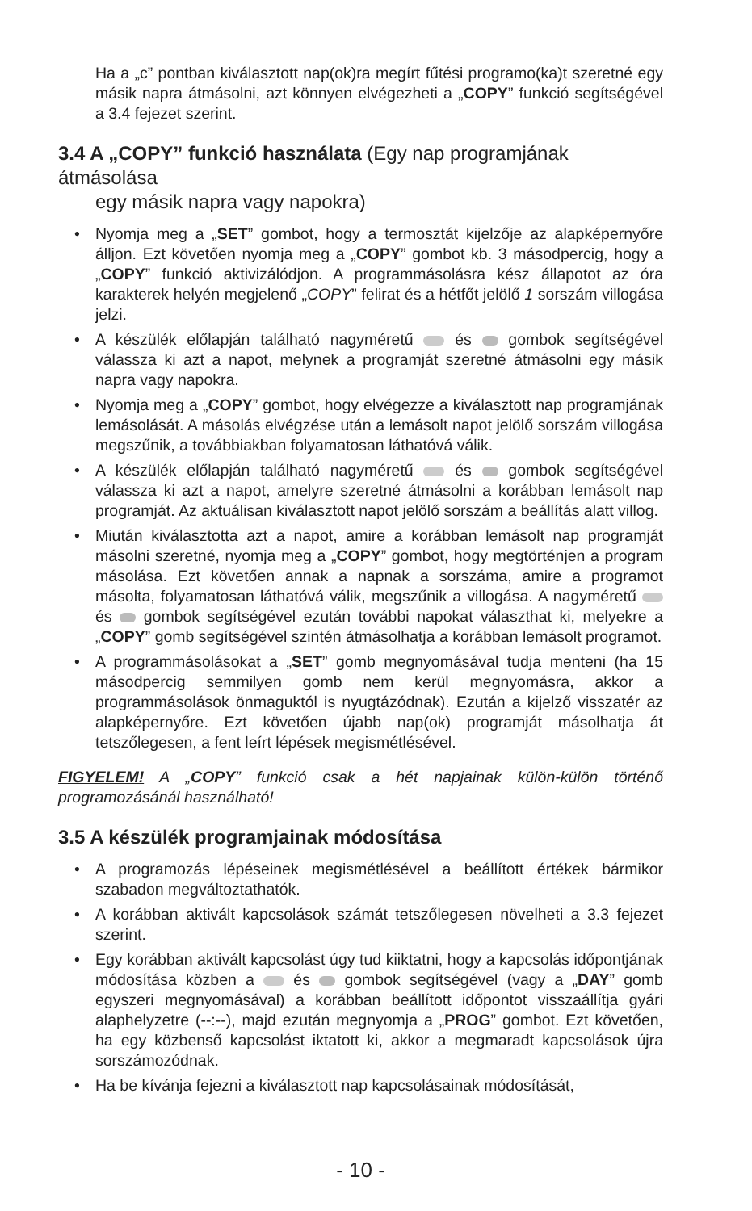Ha a „c” pontban kiválasztott nap(ok)ra megírt fűtési programo(ka)t szeretné egy másik napra átmásolni, azt könnyen elvégezheti a „COPY” funkció segítségével a 3.4 fejezet szerint.
3.4 A „COPY” funkció használata (Egy nap programjának átmásolása
egy másik napra vagy napokra)
• Nyomja meg a „SET” gombot, hogy a termosztát kijelzője az alapképernyőre álljon. Ezt követően nyomja meg a „COPY” gombot kb. 3 másodpercig, hogy a „COPY” funkció aktivizálódjon. A programmásolásra kész állapotot az óra karakterek helyén megjelenő „COPY” felirat és a hétfőt jelölő 1 sorszám villogása jelzi.
• A készülék előlapján található nagyméretű és gombok segítségével válassza ki azt a napot, melynek a programját szeretné átmásolni egy másik napra vagy napokra.
• Nyomja meg a „COPY” gombot, hogy elvégezze a kiválasztott nap programjának lemásolását. A másolás elvégzése után a lemásolt napot jelölő sorszám villogása megszűnik, a továbbiakban folyamatosan láthatóvá válik.
• A készülék előlapján található nagyméretű és gombok segítségével válassza ki azt a napot, amelyre szeretné átmásolni a korábban lemásolt nap programját. Az aktuálisan kiválasztott napot jelölő sorszám a beállítás alatt villog.
• Miután kiválasztotta azt a napot, amire a korábban lemásolt nap programját másolni szeretné, nyomja meg a „COPY” gombot, hogy megtörténjen a program másolása. Ezt követően annak a napnak a sorszáma, amire a programot másolta, folyamatosan láthatóvá válik, megszűnik a villogása. A nagyméretű és gombok segítségével ezután további napokat választhat ki, melyekre a „COPY” gomb segítségével szintén átmásolhatja a korábban lemásolt programot.
• A programmásolásokat a „SET” gomb megnyomásával tudja menteni (ha 15 másodpercig semmilyen gomb nem kerül megnyomásra, akkor a programmásolások önmaguktól is nyugtázódnak). Ezután a kijelző visszatér az alapképernyőre. Ezt követően újabb nap(ok) programját másolhatja át tetszőlegesen, a fent leírt lépések megismétlésével.
FIGYELEM! A „COPY” funkció csak a hét napjainak külön-külön történő programozásánál használható!
3.5 A készülék programjainak módosítása
• A programozás lépéseinek megismétlésével a beállított értékek bármikor szabadon megváltoztathatók.
• A korábban aktivált kapcsolások számát tetszőlegesen növelheti a 3.3 fejezet szerint.
• Egy korábban aktivált kapcsolást úgy tud kiiktatni, hogy a kapcsolás időpontjának módosítása közben a és gombok segítségével (vagy a „DAY” gomb egyszeri megnyomásával) a korábban beállított időpontot visszaállítja gyári alaphelyzetre (--:--), majd ezután megnyomja a „PROG” gombot. Ezt követően, ha egy közbenső kapcsolást iktatott ki, akkor a megmaradt kapcsolások újra sorszámozódnak.
• Ha be kívánja fejezni a kiválasztott nap kapcsolásainak módosítását,
- 10 -